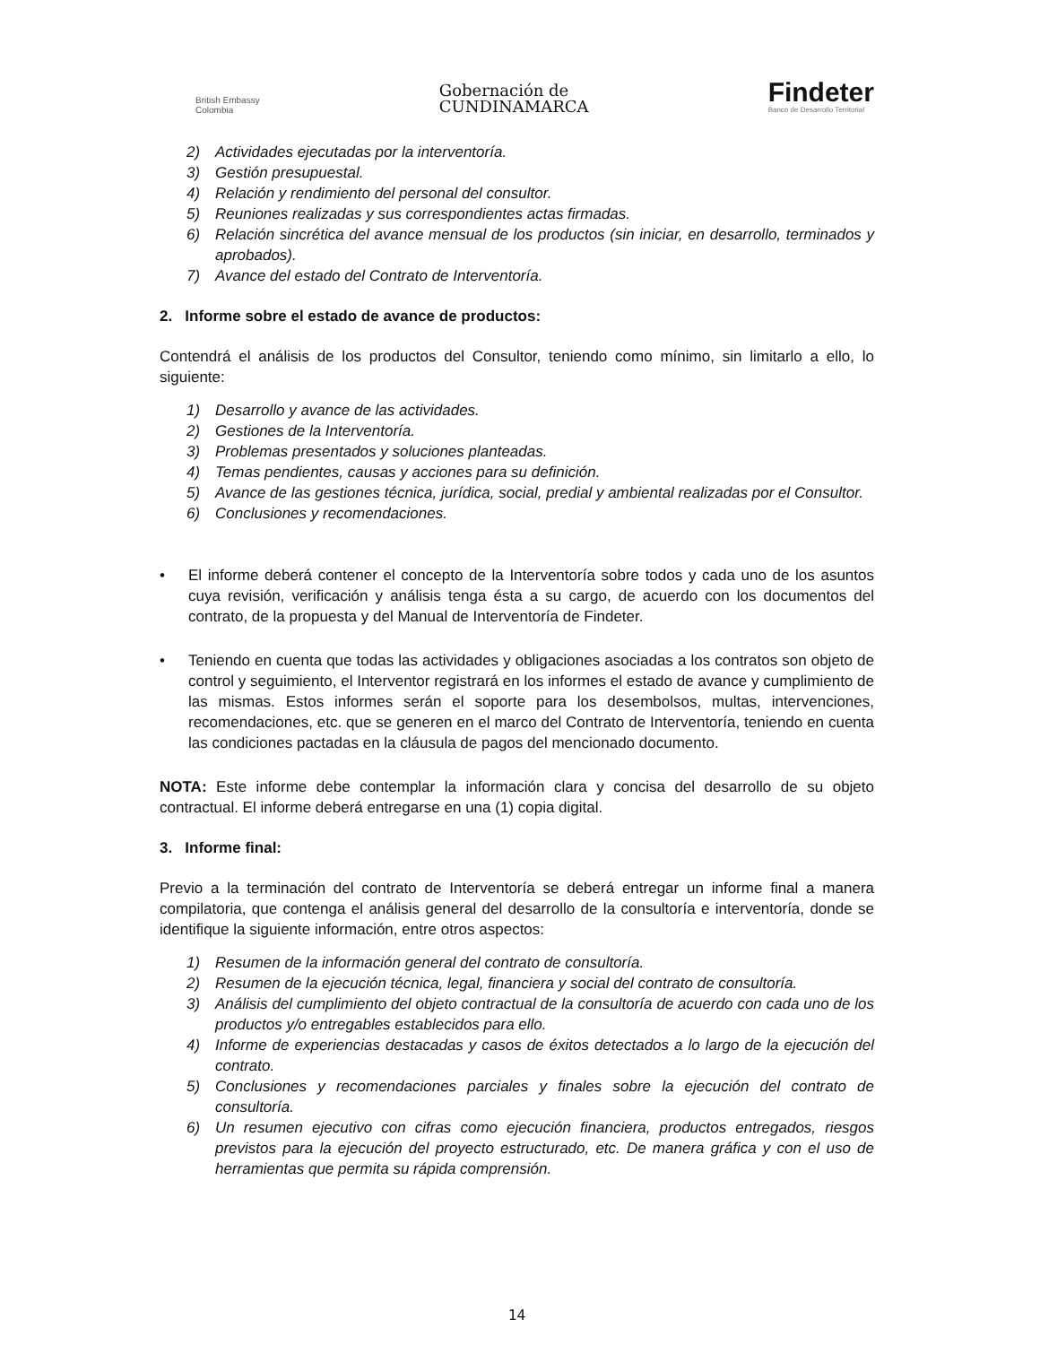British Embassy
Colombia
Gobernación de
CUNDINAMARCA
Findeter
Banco de Desarrollo Territorial
2) Actividades ejecutadas por la interventoría.
3) Gestión presupuestal.
4) Relación y rendimiento del personal del consultor.
5) Reuniones realizadas y sus correspondientes actas firmadas.
6) Relación sincrética del avance mensual de los productos (sin iniciar, en desarrollo, terminados y aprobados).
7) Avance del estado del Contrato de Interventoría.
2. Informe sobre el estado de avance de productos:
Contendrá el análisis de los productos del Consultor, teniendo como mínimo, sin limitarlo a ello, lo siguiente:
1) Desarrollo y avance de las actividades.
2) Gestiones de la Interventoría.
3) Problemas presentados y soluciones planteadas.
4) Temas pendientes, causas y acciones para su definición.
5) Avance de las gestiones técnica, jurídica, social, predial y ambiental realizadas por el Consultor.
6) Conclusiones y recomendaciones.
• El informe deberá contener el concepto de la Interventoría sobre todos y cada uno de los asuntos cuya revisión, verificación y análisis tenga ésta a su cargo, de acuerdo con los documentos del contrato, de la propuesta y del Manual de Interventoría de Findeter.
• Teniendo en cuenta que todas las actividades y obligaciones asociadas a los contratos son objeto de control y seguimiento, el Interventor registrará en los informes el estado de avance y cumplimiento de las mismas. Estos informes serán el soporte para los desembolsos, multas, intervenciones, recomendaciones, etc. que se generen en el marco del Contrato de Interventoría, teniendo en cuenta las condiciones pactadas en la cláusula de pagos del mencionado documento.
NOTA: Este informe debe contemplar la información clara y concisa del desarrollo de su objeto contractual. El informe deberá entregarse en una (1) copia digital.
3. Informe final:
Previo a la terminación del contrato de Interventoría se deberá entregar un informe final a manera compilatoria, que contenga el análisis general del desarrollo de la consultoría e interventoría, donde se identifique la siguiente información, entre otros aspectos:
1) Resumen de la información general del contrato de consultoría.
2) Resumen de la ejecución técnica, legal, financiera y social del contrato de consultoría.
3) Análisis del cumplimiento del objeto contractual de la consultoría de acuerdo con cada uno de los productos y/o entregables establecidos para ello.
4) Informe de experiencias destacadas y casos de éxitos detectados a lo largo de la ejecución del contrato.
5) Conclusiones y recomendaciones parciales y finales sobre la ejecución del contrato de consultoría.
6) Un resumen ejecutivo con cifras como ejecución financiera, productos entregados, riesgos previstos para la ejecución del proyecto estructurado, etc. De manera gráfica y con el uso de herramientas que permita su rápida comprensión.
14